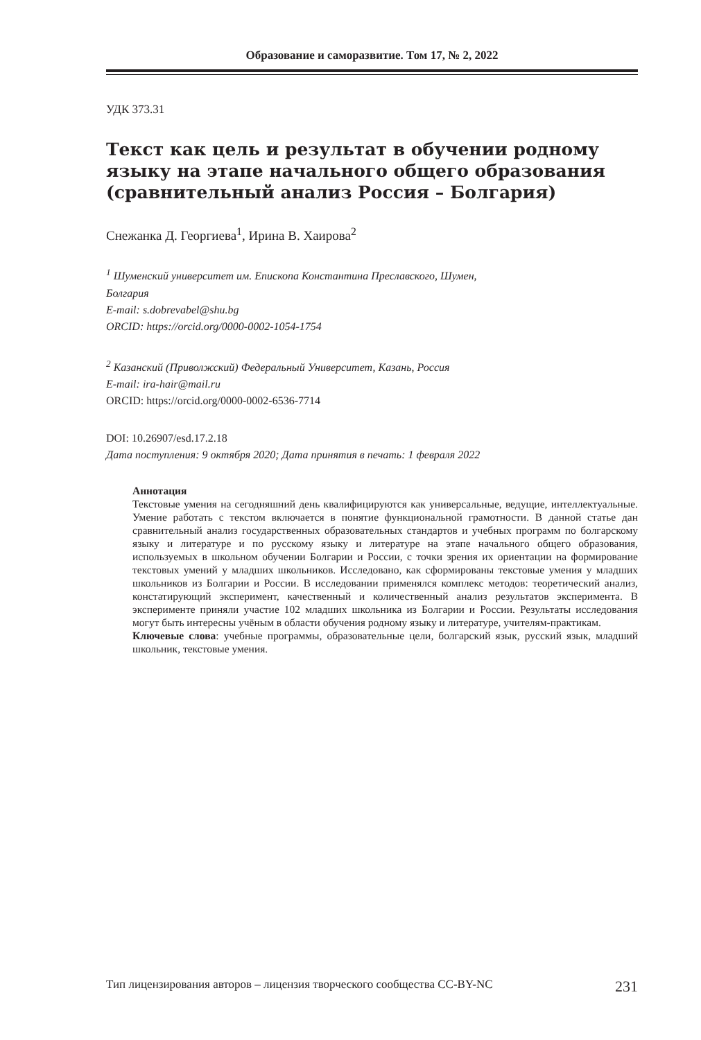Образование и саморазвитие. Том 17, № 2, 2022
УДК 373.31
Текст как цель и результат в обучении родному языку на этапе начального общего образования (сравнительный анализ Россия – Болгария)
Снежанка Д. Георгиева<sup>1</sup>, Ирина В. Хаирова<sup>2</sup>
<sup>1</sup> Шуменский университет им. Епископа Константина Преславского, Шумен,
Болгария
E-mail: s.dobrevabel@shu.bg
ORCID: https://orcid.org/0000-0002-1054-1754
<sup>2</sup> Казанский (Приволжский) Федеральный Университет, Казань, Россия
E-mail: ira-hair@mail.ru
ORCID: https://orcid.org/0000-0002-6536-7714
DOI: 10.26907/esd.17.2.18
Дата поступления: 9 октября 2020; Дата принятия в печать: 1 февраля 2022
Аннотация
Текстовые умения на сегодняшний день квалифицируются как универсальные, ведущие, интеллектуальные. Умение работать с текстом включается в понятие функциональной грамотности. В данной статье дан сравнительный анализ государственных образовательных стандартов и учебных программ по болгарскому языку и литературе и по русскому языку и литературе на этапе начального общего образования, используемых в школьном обучении Болгарии и России, с точки зрения их ориентации на формирование текстовых умений у младших школьников. Исследовано, как сформированы текстовые умения у младших школьников из Болгарии и России. В исследовании применялся комплекс методов: теоретический анализ, констатирующий эксперимент, качественный и количественный анализ результатов эксперимента. В эксперименте приняли участие 102 младших школьника из Болгарии и России. Результаты исследования могут быть интересны учёным в области обучения родному языку и литературе, учителям-практикам.
Ключевые слова: учебные программы, образовательные цели, болгарский язык, русский язык, младший школьник, текстовые умения.
Тип лицензирования авторов – лицензия творческого сообщества CC-BY-NC 231